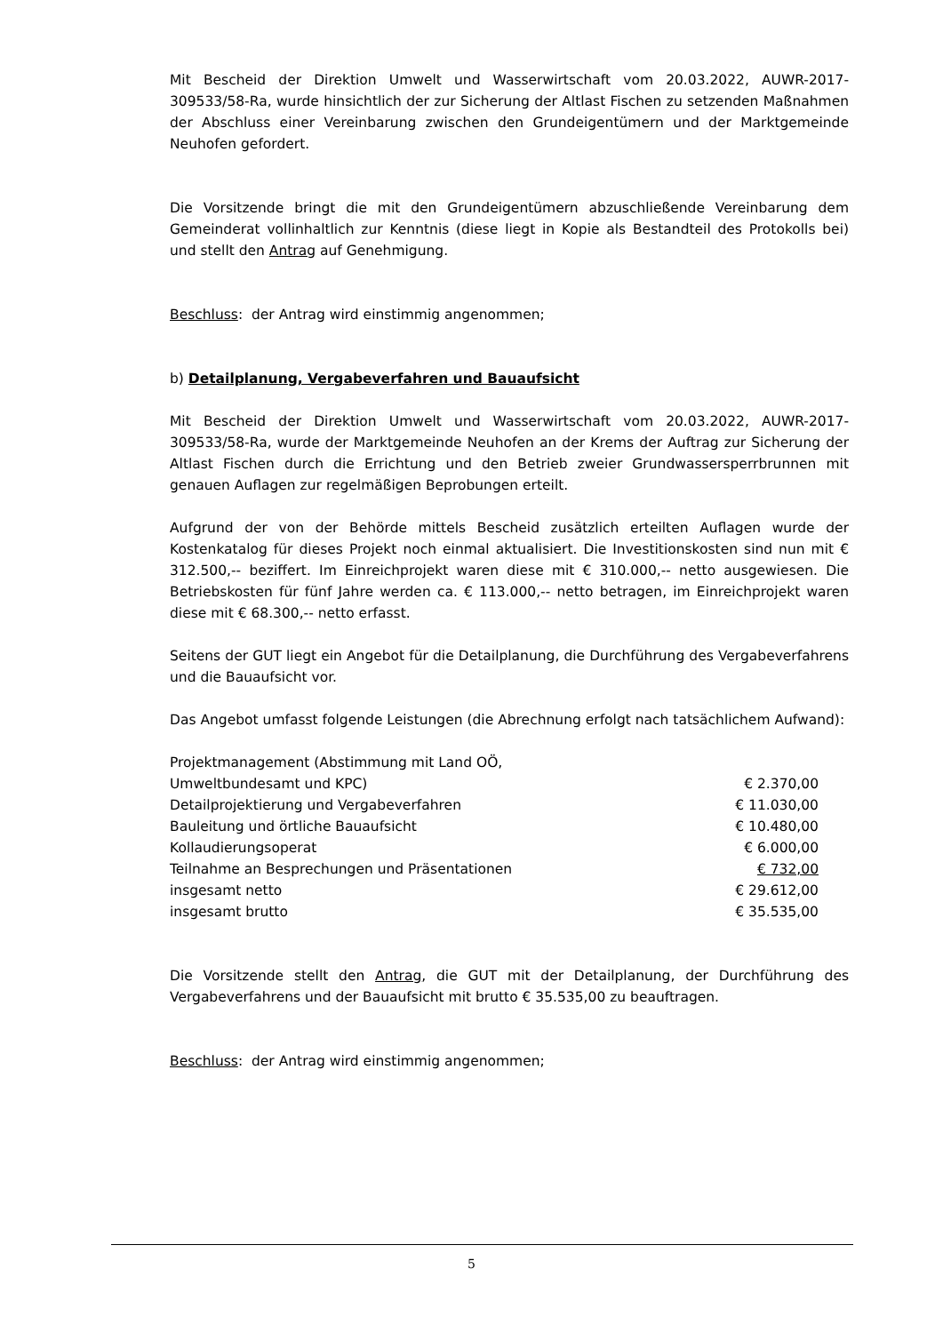Mit Bescheid der Direktion Umwelt und Wasserwirtschaft vom 20.03.2022, AUWR-2017-309533/58-Ra, wurde hinsichtlich der zur Sicherung der Altlast Fischen zu setzenden Maßnahmen der Abschluss einer Vereinbarung zwischen den Grundeigentümern und der Marktgemeinde Neuhofen gefordert.
Die Vorsitzende bringt die mit den Grundeigentümern abzuschließende Vereinbarung dem Gemeinderat vollinhaltlich zur Kenntnis (diese liegt in Kopie als Bestandteil des Protokolls bei) und stellt den Antrag auf Genehmigung.
Beschluss: der Antrag wird einstimmig angenommen;
b) Detailplanung, Vergabeverfahren und Bauaufsicht
Mit Bescheid der Direktion Umwelt und Wasserwirtschaft vom 20.03.2022, AUWR-2017-309533/58-Ra, wurde der Marktgemeinde Neuhofen an der Krems der Auftrag zur Sicherung der Altlast Fischen durch die Errichtung und den Betrieb zweier Grundwassersperrbrunnen mit genauen Auflagen zur regelmäßigen Beprobungen erteilt.
Aufgrund der von der Behörde mittels Bescheid zusätzlich erteilten Auflagen wurde der Kostenkatalog für dieses Projekt noch einmal aktualisiert. Die Investitionskosten sind nun mit € 312.500,-- beziffert. Im Einreichprojekt waren diese mit € 310.000,-- netto ausgewiesen. Die Betriebskosten für fünf Jahre werden ca. € 113.000,-- netto betragen, im Einreichprojekt waren diese mit € 68.300,-- netto erfasst.
Seitens der GUT liegt ein Angebot für die Detailplanung, die Durchführung des Vergabeverfahrens und die Bauaufsicht vor.
Das Angebot umfasst folgende Leistungen (die Abrechnung erfolgt nach tatsächlichem Aufwand):
| Projektmanagement (Abstimmung mit Land OÖ, Umweltbundesamt und KPC) | € 2.370,00 |
| Detailprojektierung und Vergabeverfahren | € 11.030,00 |
| Bauleitung und örtliche Bauaufsicht | € 10.480,00 |
| Kollaudierungsoperat | € 6.000,00 |
| Teilnahme an Besprechungen und Präsentationen | € 732,00 |
| insgesamt netto | € 29.612,00 |
| insgesamt brutto | € 35.535,00 |
Die Vorsitzende stellt den Antrag, die GUT mit der Detailplanung, der Durchführung des Vergabeverfahrens und der Bauaufsicht mit brutto € 35.535,00 zu beauftragen.
Beschluss: der Antrag wird einstimmig angenommen;
5